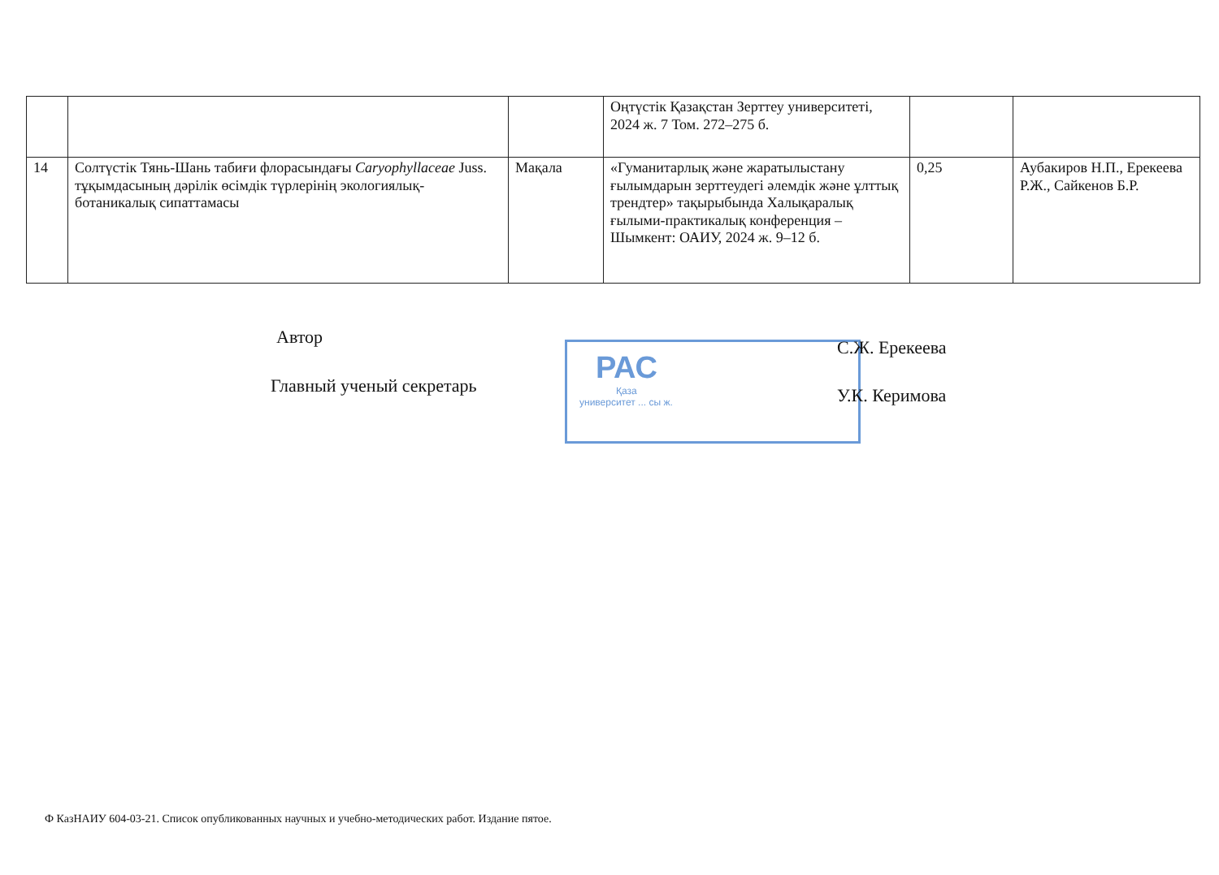| | | | Оңтүстік Қазақстан Зерттеу университеті, 2024 ж. 7 Том. 272–275 б. | | |
| 14 | Солтүстік Тянь-Шань табиғи флорасындағы Caryophyllaceae Juss. тұқымдасының дәрілік өсімдік түрлерінің экологиялық-ботаникалық сипаттамасы | Мақала | «Гуманитарлық және жаратылыстану ғылымдарын зерттеудегі әлемдік және ұлттық трендтер» тақырыбында Халықаралық ғылыми-практикалық конференция – Шымкент: ОАИУ, 2024 ж. 9–12 б. | 0,25 | Аубакиров Н.П., Ерекеева Р.Ж., Сайкенов Б.Р. |
РАС
Қаза
университет ... сы ж.
Автор С.Ж. Ерекеева
Главный ученый секретарь У.К. Керимова
Ф КазНАИУ 604-03-21. Список опубликованных научных и учебно-методических работ. Издание пятое.